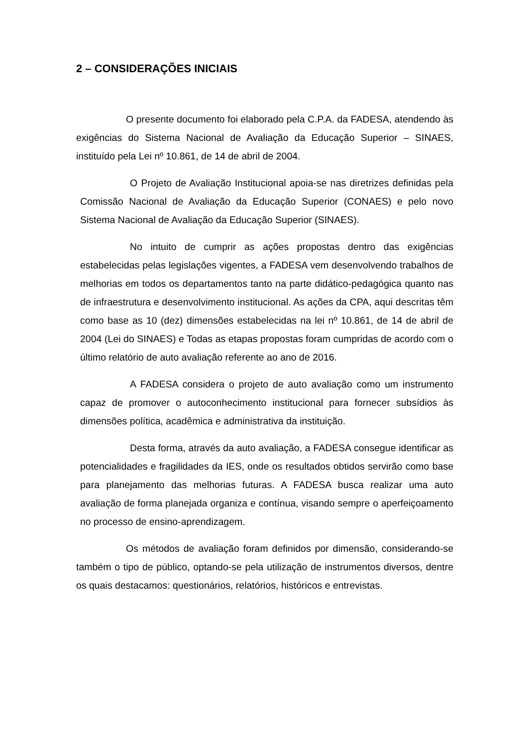2 – CONSIDERAÇÕES INICIAIS
O presente documento foi elaborado pela C.P.A. da FADESA, atendendo às exigências do Sistema Nacional de Avaliação da Educação Superior – SINAES, instituído pela Lei nº 10.861, de 14 de abril de 2004.
O Projeto de Avaliação Institucional apoia-se nas diretrizes definidas pela Comissão Nacional de Avaliação da Educação Superior (CONAES) e pelo novo Sistema Nacional de Avaliação da Educação Superior (SINAES).
No intuito de cumprir as ações propostas dentro das exigências estabelecidas pelas legislações vigentes, a FADESA vem desenvolvendo trabalhos de melhorias em todos os departamentos tanto na parte didático-pedagógica quanto nas de infraestrutura e desenvolvimento institucional. As ações da CPA, aqui descritas têm como base as 10 (dez) dimensões estabelecidas na lei nº 10.861, de 14 de abril de 2004 (Lei do SINAES) e Todas as etapas propostas foram cumpridas de acordo com o último relatório de auto avaliação referente ao ano de 2016.
A FADESA considera o projeto de auto avaliação como um instrumento capaz de promover o autoconhecimento institucional para fornecer subsídios às dimensões política, acadêmica e administrativa da instituição.
Desta forma, através da auto avaliação, a FADESA consegue identificar as potencialidades e fragilidades da IES, onde os resultados obtidos servirão como base para planejamento das melhorias futuras. A FADESA busca realizar uma auto avaliação de forma planejada organiza e contínua, visando sempre o aperfeiçoamento no processo de ensino-aprendizagem.
Os métodos de avaliação foram definidos por dimensão, considerando-se também o tipo de público, optando-se pela utilização de instrumentos diversos, dentre os quais destacamos: questionários, relatórios, históricos e entrevistas.